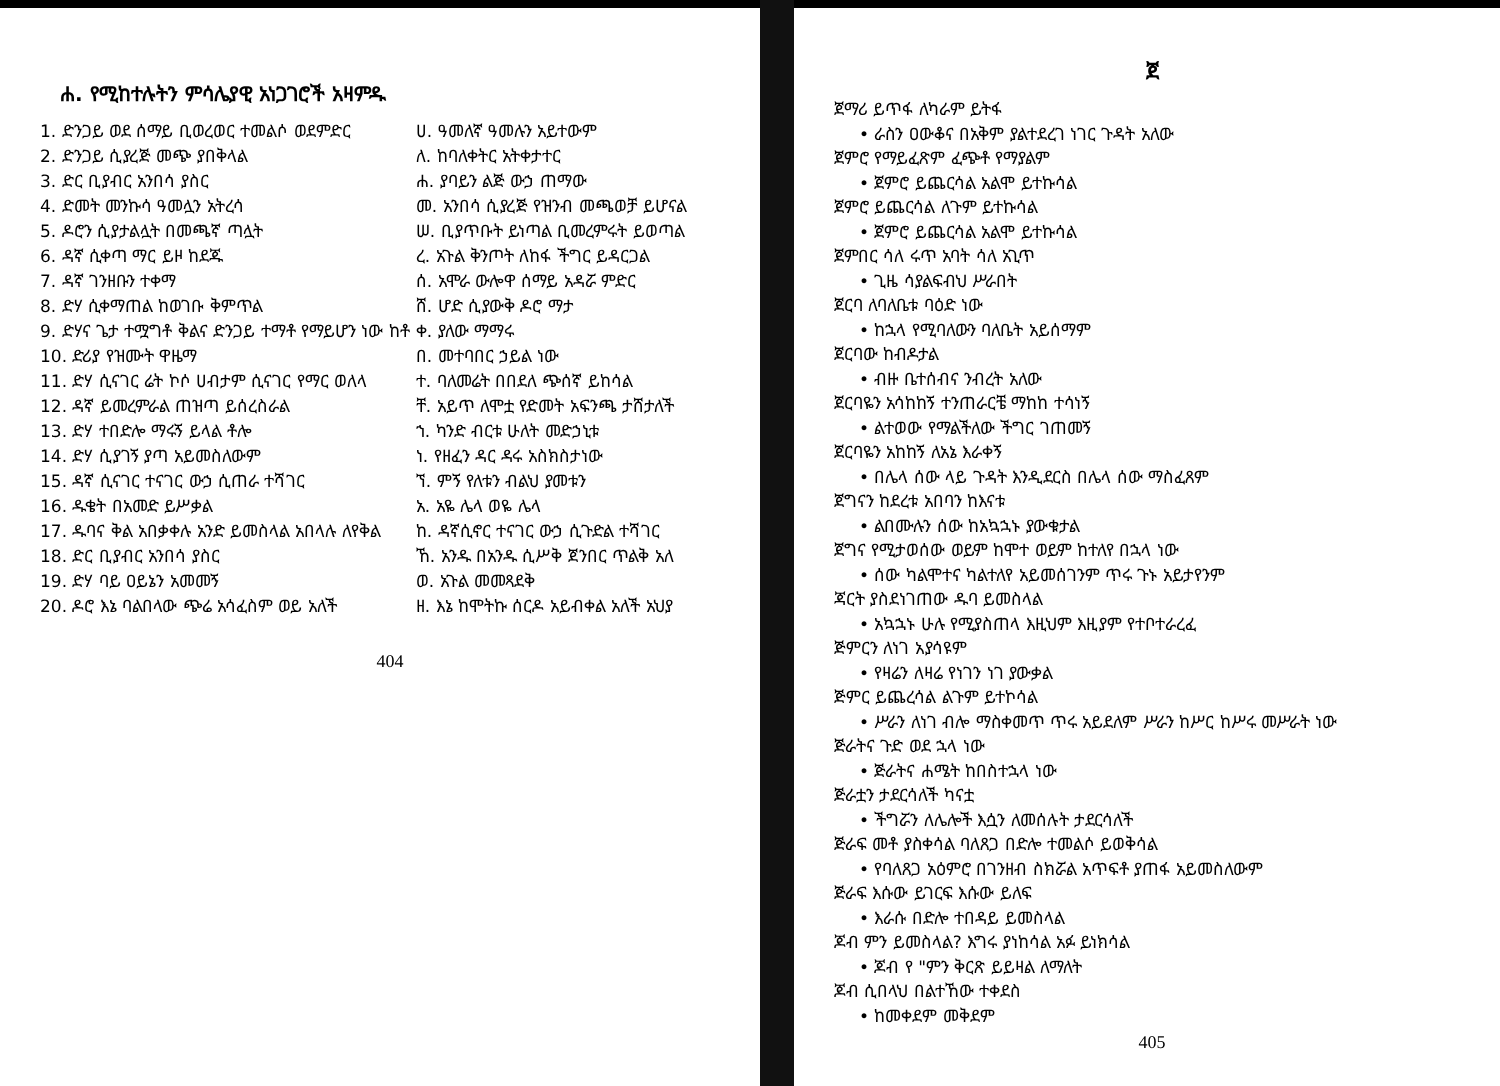ሐ. የሚከተሉትን ምሳሌያዊ አነጋገሮች አዛምዱ
| 1. ድንጋይ ወደ ሰማይ ቢወረወር ተመልሶ ወደምድር | ሀ. ዓመለኛ ዓመሉን አይተውም |
| 2. ድንጋይ ሲያረጅ መጭ ያበቅላል | ለ. ከባለቀትር አትቀታተር |
| 3. ድር ቢያብር አንበሳ ያስር | ሐ. ያባይን ልጅ ውኃ ጠማው |
| 4. ድመት መንኩሳ ዓመሏን አትረሳ | መ. አንበሳ ሲያረጅ የዝንብ መጫወቻ ይሆናል |
| 5. ዶሮን ሲያታልሏት በመጫኛ ጣሏት | ሠ. ቢያጥቡት ይነጣል ቢመረምሩት ይወጣል |
| 6. ዳኛ ሲቀጣ ማር ይዞ ከደጁ | ረ. አጉል ቅንጦት ለከፋ ችግር ይዳርጋል |
| 7. ዳኛ ገንዘቡን ተቀማ | ሰ. አሞራ ውሎዋ ሰማይ አዳሯ ምድር |
| 8. ድሃ ሲቀማጠል ከወገቡ ቅምጥል | ሸ. ሆድ ሲያውቅ ዶሮ ማታ |
| 9. ድሃና ጌታ ተሟግቶ ቅልና ድንጋይ ተማቶ የማይሆን ነው ከቶ | ቀ. ያለው ማማሩ |
| 10. ድሪያ የዝሙት ዋዜማ | በ. መተባበር ኃይል ነው |
| 11. ድሃ ሲናገር ሬት ኮሶ ሀብታም ሲናገር የማር ወለላ | ተ. ባለመሬት በበደለ ጭሰኛ ይከሳል |
| 12. ዳኛ ይመረምራል ጠዝጣ ይሰረስራል | ቸ. አይጥ ለሞቷ የድመት አፍንጫ ታሸታለች |
| 13. ድሃ ተበድሎ ማሩኝ ይላል ቶሎ | ኀ. ካንድ ብርቱ ሁለት መድኃኒቱ |
| 14. ድሃ ሲያገኝ ያጣ አይመስለውም | ነ. የዘፈን ዳር ዳሩ አስክስታነው |
| 15. ዳኛ ሲናገር ተናገር ውኃ ሲጠራ ተሻገር | ኘ. ምኝ የለቱን ብልህ ያመቱን |
| 16. ዱቄት በአመድ ይሥቃል | አ. አዬ ሌላ ወዬ ሌላ |
| 17. ዱባና ቅል አበቃቀሉ አንድ ይመስላል አበላሉ ለየቅል | ከ. ዳኛሲኖር ተናገር ውኃ ሲጉድል ተሻገር |
| 18. ድር ቢያብር አንበሳ ያስር | ኸ. አንዱ በአንዱ ሲሥቅ ጀንበር ጥልቅ አለ |
| 19. ድሃ ባይ ዐይኔን አመመኝ | ወ. አጉል መመጻደቅ |
| 20. ዶሮ እኔ ባልበላው ጭሬ አሳፈስም ወይ አለች | ዘ. እኔ ከሞትኩ ሰርዶ አይብቀል አለች አህያ |
404
ጀ
ጀማሪ ይጥፋ ለካራም ይትፋ
• ራስን ዐውቆና በአቅም ያልተደረገ ነገር ጉዳት አለው
ጀምሮ የማይፈጽም ፈጭቶ የማያልም
• ጀምሮ ይጨርሳል አልሞ ይተኩሳል
ጀምሮ ይጨርሳል ለጉም ይተኩሳል
• ጀምሮ ይጨርሳል አልሞ ይተኩሳል
ጀምበር ሳለ ሩጥ አባት ሳለ አጊጥ
• ጊዜ ሳያልፍብህ ሥራበት
ጀርባ ለባለቤቱ ባዕድ ነው
• ከኋላ የሚባለውን ባለቤት አይሰማም
ጀርባው ከብዶታል
• ብዙ ቤተሰብና ንብረት አለው
ጀርባዬን አሳከከኝ ተንጠራርቼ ማከከ ተሳነኝ
• ልተወው የማልችለው ችግር ገጠመኝ
ጀርባዬን አከከኝ ለአኔ እራቀኝ
• በሌላ ሰው ላይ ጉዳት እንዲደርስ በሌላ ሰው ማስፈጸም
ጀግናን ከደረቱ አበባን ከእናቱ
• ልበሙሉን ሰው ከአኳኋኑ ያውቁታል
ጀግና የሚታወሰው ወይም ከሞተ ወይም ከተለየ በኋላ ነው
• ሰው ካልሞተና ካልተለየ አይመሰገንም ጥሩ ጉኑ አይታየንም
ጃርት ያስደነገጠው ዱባ ይመስላል
• አኳኋኑ ሁሉ የሚያስጠላ እዚህም እዚያም የተቦተራረፈ
ጅምርን ለነገ አያሳዩም
• የዛሬን ለዛሬ የነገን ነገ ያውቃል
ጅምር ይጨረሳል ልጉም ይተኮሳል
• ሥራን ለነገ ብሎ ማስቀመጥ ጥሩ አይደለም ሥራን ከሥር ከሥሩ መሥራት ነው
ጅራትና ጉድ ወደ ኋላ ነው
• ጅራትና ሐሜት ከበስተኋላ ነው
ጅራቷን ታደርሳለች ካናቷ
• ችግሯን ለሌሎች እሷን ለመሰሉት ታደርሳለች
ጅራፍ መቶ ያስቀሳል ባለጸጋ በድሎ ተመልሶ ይወቅሳል
• የባለጸጋ አዕምሮ በገንዘብ ስክሯል አጥፍቶ ያጠፋ አይመስለውም
ጅራፍ እሱው ይገርፍ እሱው ይለፍ
• እራሱ በድሎ ተበዳይ ይመስላል
ጆብ ምን ይመስላል? እግሩ ያነከሳል አፉ ይነክሳል
• ጆብ የ "ምን ቅርጽ ይይዛል ለማለት
ጆብ ሲበላህ በልተኸው ተቀደስ
• ከመቀደም መቅደም
405